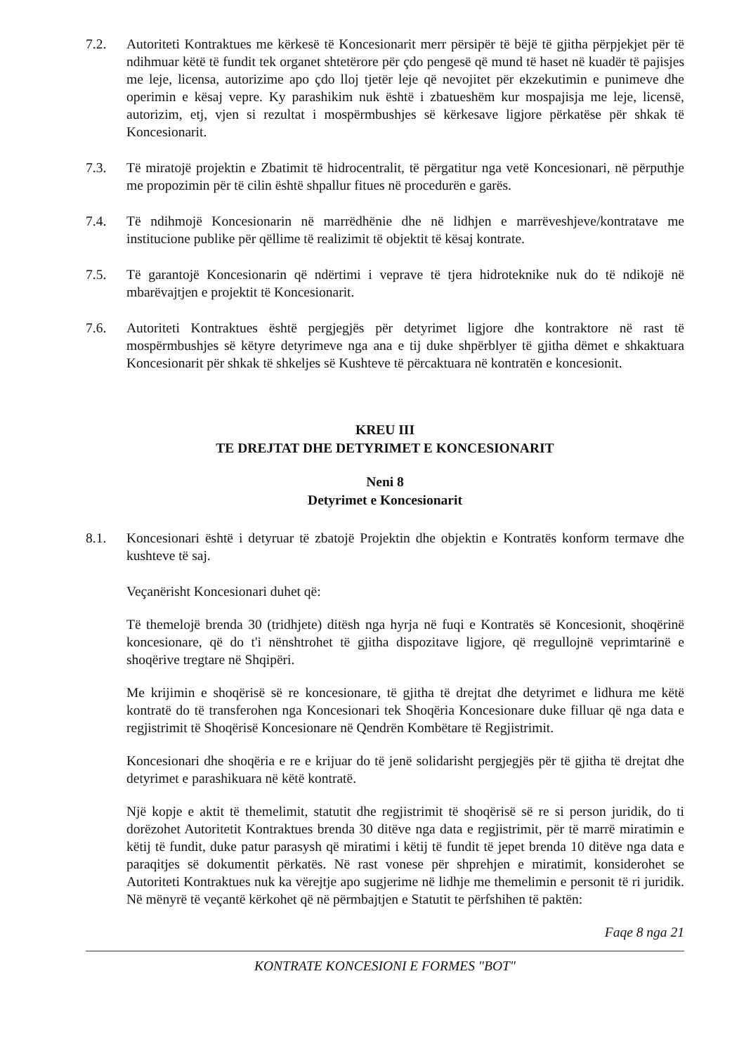7.2. Autoriteti Kontraktues me kërkesë të Koncesionarit merr përsipër të bëjë të gjitha përpjekjet për të ndihmuar këtë të fundit tek organet shtetërore për çdo pengesë që mund të haset në kuadër të pajisjes me leje, licensa, autorizime apo çdo lloj tjetër leje që nevojitet për ekzekutimin e punimeve dhe operimin e kësaj vepre. Ky parashikim nuk është i zbatueshëm kur mospajisja me leje, licensë, autorizim, etj, vjen si rezultat i mospërmbushjes së kërkesave ligjore përkatëse për shkak të Koncesionarit.
7.3. Të miratojë projektin e Zbatimit të hidrocentralit, të përgatitur nga vetë Koncesionari, në përputhje me propozimin për të cilin është shpallur fitues në procedurën e garës.
7.4. Të ndihmojë Koncesionarin në marrëdhënie dhe në lidhjen e marrëveshjeve/kontratave me institucione publike për qëllime të realizimit të objektit të kësaj kontrate.
7.5. Të garantojë Koncesionarin që ndërtimi i veprave të tjera hidroteknike nuk do të ndikojë në mbarëvajtjen e projektit të Koncesionarit.
7.6. Autoriteti Kontraktues është pergjegjës për detyrimet ligjore dhe kontraktore në rast të mospërmbushjes së këtyre detyrimeve nga ana e tij duke shpërblyer të gjitha dëmet e shkaktuara Koncesionarit për shkak të shkeljes së Kushteve të përcaktuara në kontratën e koncesionit.
KREU III
TE DREJTAT DHE DETYRIMET E KONCESIONARIT
Neni 8
Detyrimet e Koncesionarit
8.1. Koncesionari është i detyruar të zbatojë Projektin dhe objektin e Kontratës konform termave dhe kushteve të saj.
Veçanërisht Koncesionari duhet që:
Të themelojë brenda 30 (tridhjete) ditësh nga hyrja në fuqi e Kontratës së Koncesionit, shoqërinë koncesionare, që do t'i nënshtrohet të gjitha dispozitave ligjore, që rregullojnë veprimtarinë e shoqërive tregtare në Shqipëri.
Me krijimin e shoqërisë së re koncesionare, të gjitha të drejtat dhe detyrimet e lidhura me këtë kontratë do të transferohen nga Koncesionari tek Shoqëria Koncesionare duke filluar që nga data e regjistrimit të Shoqërisë Koncesionare në Qendrën Kombëtare të Regjistrimit.
Koncesionari dhe shoqëria e re e krijuar do të jenë solidarisht pergjegjës për të gjitha të drejtat dhe detyrimet e parashikuara në këtë kontratë.
Një kopje e aktit të themelimit, statutit dhe regjistrimit të shoqërisë së re si person juridik, do ti dorëzohet Autoritetit Kontraktues brenda 30 ditëve nga data e regjistrimit, për të marrë miratimin e këtij të fundit, duke patur parasysh që miratimi i këtij të fundit të jepet brenda 10 ditëve nga data e paraqitjes së dokumentit përkatës. Në rast vonese për shprehjen e miratimit, konsiderohet se Autoriteti Kontraktues nuk ka vërejtje apo sugjerime në lidhje me themelimin e personit të ri juridik. Në mënyrë të veçantë kërkohet që në përmbajtjen e Statutit te përfshihen të paktën:
Faqe 8 nga 21
KONTRATE KONCESIONI E FORMES "BOT"